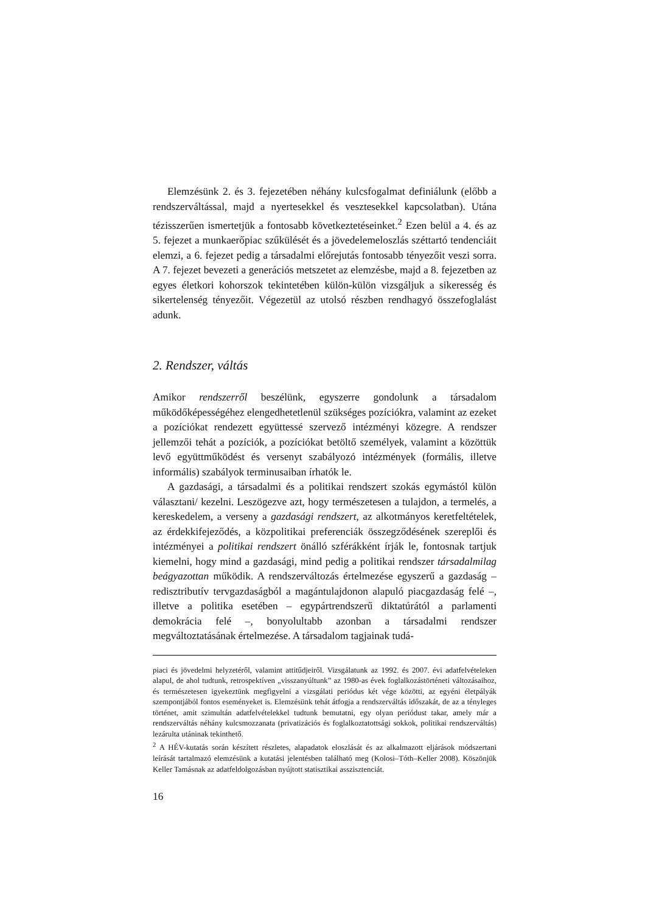Elemzésünk 2. és 3. fejezetében néhány kulcsfogalmat definiálunk (előbb a rendszerváltással, majd a nyertesekkel és vesztesekkel kapcsolatban). Utána tézisszerűen ismertetjük a fontosabb következtetéseinket.<sup>2</sup> Ezen belül a 4. és az 5. fejezet a munkaerőpiac szűkülését és a jövedelemeloszlás széttartó tendenciáit elemzi, a 6. fejezet pedig a társadalmi előrejutás fontosabb tényezőit veszi sorra. A 7. fejezet bevezeti a generációs metszetet az elemzésbe, majd a 8. fejezetben az egyes életkori kohorszok tekintetében külön-külön vizsgáljuk a sikeresség és sikertelenség tényezőit. Végezetül az utolsó részben rendhagyó összefoglalást adunk.
2. Rendszer, váltás
Amikor rendszerről beszélünk, egyszerre gondolunk a társadalom működőképességéhez elengedhetetlenül szükséges pozíciókra, valamint az ezeket a pozíciókat rendezett együttessé szervező intézményi közegre. A rendszer jellemzői tehát a pozíciók, a pozíciókat betöltő személyek, valamint a közöttük levő együttműködést és versenyt szabályozó intézmények (formális, illetve informális) szabályok terminusaiban írhatók le.
A gazdasági, a társadalmi és a politikai rendszert szokás egymástól külön választani/ kezelni. Leszögezve azt, hogy természetesen a tulajdon, a termelés, a kereskedelem, a verseny a gazdasági rendszert, az alkotmányos keretfeltételek, az érdekkifejeződés, a közpolitikai preferenciák összegződésének szereplői és intézményei a politikai rendszert önálló szférákként írják le, fontosnak tartjuk kiemelni, hogy mind a gazdasági, mind pedig a politikai rendszer társadalmilag beágyazottan működik. A rendszerváltozás értelmezése egyszerű a gazdaság – redisztributív tervgazdaságból a magántulajdonon alapuló piacgazdaság felé –, illetve a politika esetében – egypártrendszerű diktatúrától a parlamenti demokrácia felé –, bonyolultabb azonban a társadalmi rendszer megváltoztatásának értelmezése. A társadalom tagjainak tudá-
piaci és jövedelmi helyzetéről, valamint attitűdjeiről. Vizsgálatunk az 1992. és 2007. évi adatfelvételeken alapul, de ahol tudtunk, retrospektíven „visszanyúltunk” az 1980-as évek foglalkozástörténeti változásaihoz, és természetesen igyekeztünk megfigyelni a vizsgálati periódus két vége közötti, az egyéni életpályák szempontjából fontos eseményeket is. Elemzésünk tehát átfogja a rendszerváltás időszakát, de az a tényleges történet, amit szimultán adatfelvételekkel tudtunk bemutatni, egy olyan periódust takar, amely már a rendszerváltás néhány kulcsmozzanata (privatizációs és foglalkoztatottsági sokkok, politikai rendszerváltás) lezárulta utáninak tekinthető.
<sup>2</sup> A HÉV-kutatás során készített részletes, alapadatok eloszlását és az alkalmazott eljárások módszertani leírását tartalmazó elemzésünk a kutatási jelentésben található meg (Kolosi–Tóth–Keller 2008). Köszönjük Keller Tamásnak az adatfeldolgozásban nyújtott statisztikai asszisztenciát.
16